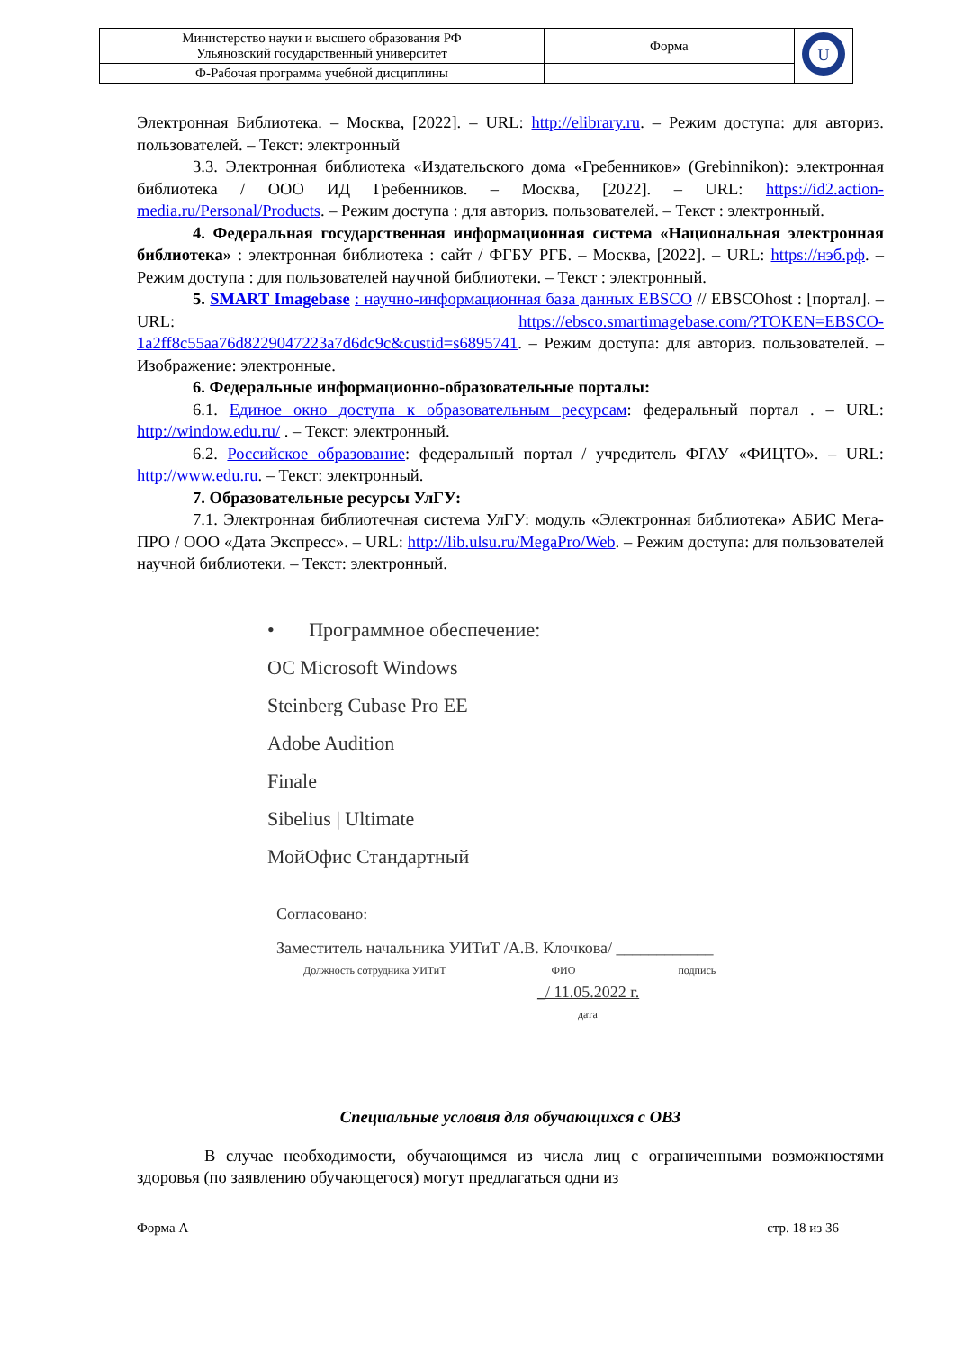| Министерство науки и высшего образования РФ Ульяновский государственный университет | Форма | U |
| Ф-Рабочая программа учебной дисциплины | | |
Электронная Библиотека. – Москва, [2022]. – URL: http://elibrary.ru. – Режим доступа: для авториз. пользователей. – Текст: электронный
3.3. Электронная библиотека «Издательского дома «Гребенников» (Grebinnikon): электронная библиотека / ООО ИД Гребенников. – Москва, [2022]. – URL: https://id2.action-media.ru/Personal/Products. – Режим доступа : для авториз. пользователей. – Текст : электронный.
4. Федеральная государственная информационная система «Национальная электронная библиотека» : электронная библиотека : сайт / ФГБУ РГБ. – Москва, [2022]. – URL: https://нэб.рф. – Режим доступа : для пользователей научной библиотеки. – Текст : электронный.
5. SMART Imagebase : научно-информационная база данных EBSCO // EBSCOhost : [портал]. – URL: https://ebsco.smartimagebase.com/?TOKEN=EBSCO-1a2ff8c55aa76d8229047223a7d6dc9c&custid=s6895741. – Режим доступа: для авториз. пользователей. – Изображение: электронные.
6. Федеральные информационно-образовательные порталы:
6.1. Единое окно доступа к образовательным ресурсам: федеральный портал . – URL: http://window.edu.ru/ . – Текст: электронный.
6.2. Российское образование: федеральный портал / учредитель ФГАУ «ФИЦТО». – URL: http://www.edu.ru. – Текст: электронный.
7. Образовательные ресурсы УлГУ:
7.1. Электронная библиотечная система УлГУ: модуль «Электронная библиотека» АБИС Мега-ПРО / ООО «Дата Экспресс». – URL: http://lib.ulsu.ru/MegaPro/Web. – Режим доступа: для пользователей научной библиотеки. – Текст: электронный.
• Программное обеспечение:
ОС Microsoft Windows
Steinberg Cubase Pro EE
Adobe Audition
Finale
Sibelius | Ultimate
МойОфис Стандартный
Согласовано:
Заместитель начальника УИТиТ /А.В. Клочкова/ ____________
Должность сотрудника УИТиТ ФИО подпись
_/ 11.05.2022 г.
дата
Специальные условия для обучающихся с ОВЗ
В случае необходимости, обучающимся из числа лиц с ограниченными возможностями здоровья (по заявлению обучающегося) могут предлагаться одни из
Форма А стр. 18 из 36